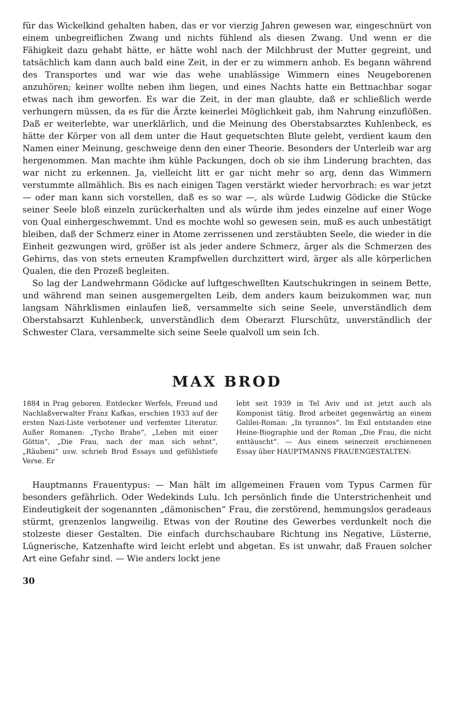für das Wickelkind gehalten haben, das er vor vierzig Jahren gewesen war, eingeschnürt von einem unbegreiflichen Zwang und nichts fühlend als diesen Zwang. Und wenn er die Fähigkeit dazu gehabt hätte, er hätte wohl nach der Milchbrust der Mutter gegreint, und tatsächlich kam dann auch bald eine Zeit, in der er zu wimmern anhob. Es begann während des Transportes und war wie das wehe unablässige Wimmern eines Neugeborenen anzuhören; keiner wollte neben ihm liegen, und eines Nachts hatte ein Bettnachbar sogar etwas nach ihm geworfen. Es war die Zeit, in der man glaubte, daß er schließlich werde verhungern müssen, da es für die Ärzte keinerlei Möglichkeit gab, ihm Nahrung einzuflößen. Daß er weiterlebte, war unerklärlich, und die Meinung des Oberstabsarztes Kuhlenbeck, es hätte der Körper von all dem unter die Haut gequetschten Blute gelebt, verdient kaum den Namen einer Meinung, geschweige denn den einer Theorie. Besonders der Unterleib war arg hergenommen. Man machte ihm kühle Packungen, doch ob sie ihm Linderung brachten, das war nicht zu erkennen. Ja, vielleicht litt er gar nicht mehr so arg, denn das Wimmern verstummte allmählich. Bis es nach einigen Tagen verstärkt wieder hervorbrach: es war jetzt — oder man kann sich vorstellen, daß es so war —, als würde Ludwig Gödicke die Stücke seiner Seele bloß einzeln zurückerhalten und als würde ihm jedes einzelne auf einer Woge von Qual einhergeschwemmt. Und es mochte wohl so gewesen sein, muß es auch unbestätigt bleiben, daß der Schmerz einer in Atome zerrissenen und zerstäubten Seele, die wieder in die Einheit gezwungen wird, größer ist als jeder andere Schmerz, ärger als die Schmerzen des Gehirns, das von stets erneuten Krampfwellen durchzittert wird, ärger als alle körperlichen Qualen, die den Prozeß begleiten.
So lag der Landwehrmann Gödicke auf luftgeschwellten Kautschukringen in seinem Bette, und während man seinen ausgemergelten Leib, dem anders kaum beizukommen war, nun langsam Nährklismen einlaufen ließ, versammelte sich seine Seele, unverständlich dem Oberstabsarzt Kuhlenbeck, unverständlich dem Oberarzt Flurschütz, unverständlich der Schwester Clara, versammelte sich seine Seele qualvoll um sein Ich.
MAX BROD
1884 in Prag geboren. Entdecker Werfels, Freund und Nachlaßverwalter Franz Kafkas, erschien 1933 auf der ersten Nazi-Liste verbotener und verfemter Literatur. Außer Romanen: „Tycho Brahe“, „Leben mit einer Göttin“, „Die Frau, nach der man sich sehnt“, „Räubeni“ usw. schrieb Brod Essays und gefühlstiefe Verse. Er
lebt seit 1939 in Tel Aviv und ist jetzt auch als Komponist tätig. Brod arbeitet gegenwärtig an einem Galilei-Roman: „In tyrannos“. Im Exil entstanden eine Heine-Biographie und der Roman „Die Frau, die nicht enttäuscht“. — Aus einem seinerzeit erschienenen Essay über HAUPTMANNS FRAUENGESTALTEN:
Hauptmanns Frauentypus: — Man hält im allgemeinen Frauen vom Typus Carmen für besonders gefährlich. Oder Wedekinds Lulu. Ich persönlich finde die Unterstrichenheit und Eindeutigkeit der sogenannten „dämonischen“ Frau, die zerstörend, hemmungslos geradeaus stürmt, grenzenlos langweilig. Etwas von der Routine des Gewerbes verdunkelt noch die stolzeste dieser Gestalten. Die einfach durchschaubare Richtung ins Negative, Lüsterne, Lügnerische, Katzenhafte wird leicht erlebt und abgetan. Es ist unwahr, daß Frauen solcher Art eine Gefahr sind. — Wie anders lockt jene
30